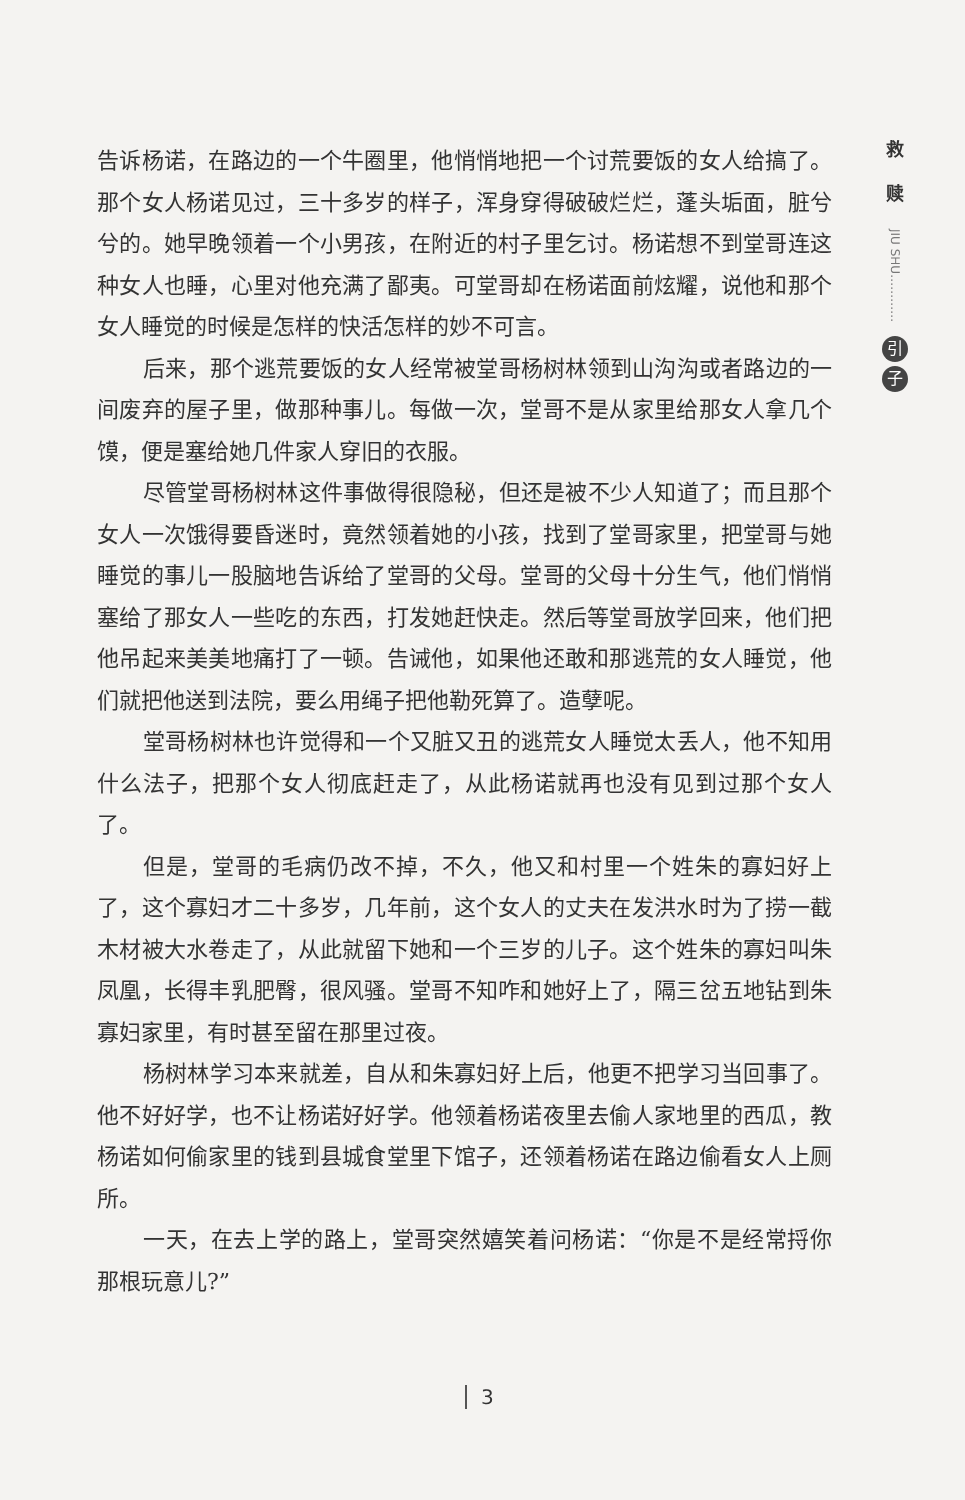告诉杨诺，在路边的一个牛圈里，他悄悄地把一个讨荒要饭的女人给搞了。那个女人杨诺见过，三十多岁的样子，浑身穿得破破烂烂，蓬头垢面，脏兮兮的。她早晚领着一个小男孩，在附近的村子里乞讨。杨诺想不到堂哥连这种女人也睡，心里对他充满了鄙夷。可堂哥却在杨诺面前炫耀，说他和那个女人睡觉的时候是怎样的快活怎样的妙不可言。
后来，那个逃荒要饭的女人经常被堂哥杨树林领到山沟沟或者路边的一间废弃的屋子里，做那种事儿。每做一次，堂哥不是从家里给那女人拿几个馍，便是塞给她几件家人穿旧的衣服。
尽管堂哥杨树林这件事做得很隐秘，但还是被不少人知道了；而且那个女人一次饿得要昏迷时，竟然领着她的小孩，找到了堂哥家里，把堂哥与她睡觉的事儿一股脑地告诉给了堂哥的父母。堂哥的父母十分生气，他们悄悄塞给了那女人一些吃的东西，打发她赶快走。然后等堂哥放学回来，他们把他吊起来美美地痛打了一顿。告诫他，如果他还敢和那逃荒的女人睡觉，他们就把他送到法院，要么用绳子把他勒死算了。造孽呢。
堂哥杨树林也许觉得和一个又脏又丑的逃荒女人睡觉太丢人，他不知用什么法子，把那个女人彻底赶走了，从此杨诺就再也没有见到过那个女人了。
但是，堂哥的毛病仍改不掉，不久，他又和村里一个姓朱的寡妇好上了，这个寡妇才二十多岁，几年前，这个女人的丈夫在发洪水时为了捞一截木材被大水卷走了，从此就留下她和一个三岁的儿子。这个姓朱的寡妇叫朱凤凰，长得丰乳肥臀，很风骚。堂哥不知咋和她好上了，隔三岔五地钻到朱寡妇家里，有时甚至留在那里过夜。
杨树林学习本来就差，自从和朱寡妇好上后，他更不把学习当回事了。他不好好学，也不让杨诺好好学。他领着杨诺夜里去偷人家地里的西瓜，教杨诺如何偷家里的钱到县城食堂里下馆子，还领着杨诺在路边偷看女人上厕所。
一天，在去上学的路上，堂哥突然嬉笑着问杨诺：“你是不是经常捋你那根玩意儿?”
救
赎
JIU SHU…………
引
子
3